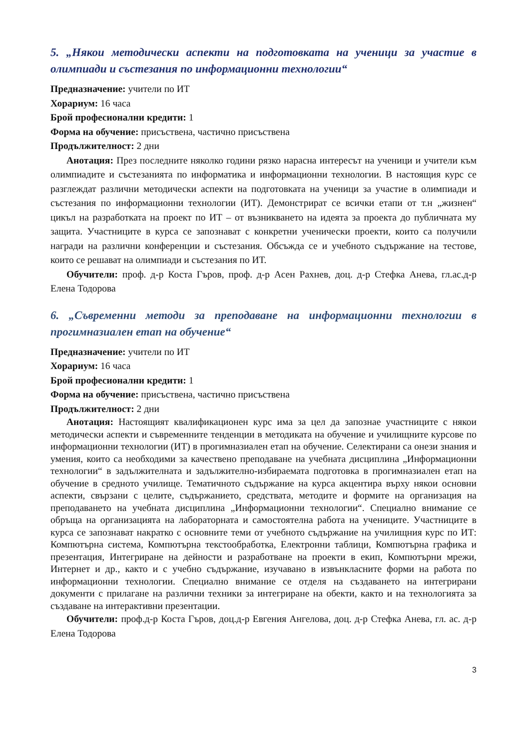5. „Някои методически аспекти на подготовката на ученици за участие в олимпиади и състезания по информационни технологии“
Предназначение: учители по ИТ
Хорариум: 16 часа
Брой професионални кредити: 1
Форма на обучение: присъствена, частично присъствена
Продължителност: 2 дни
Анотация: През последните няколко години рязко нарасна интересът на ученици и учители към олимпиадите и състезанията по информатика и информационни технологии. В настоящия курс се разглеждат различни методически аспекти на подготовката на ученици за участие в олимпиади и състезания по информационни технологии (ИТ). Демонстрират се всички етапи от т.н „жизнен“ цикъл на разработката на проект по ИТ – от възникването на идеята за проекта до публичната му защита. Участниците в курса се запознават с конкретни ученически проекти, които са получили награди на различни конференции и състезания. Обсъжда се и учебното съдържание на тестове, които се решават на олимпиади и състезания по ИТ.
Обучители: проф. д-р Коста Гъров, проф. д-р Асен Рахнев, доц. д-р Стефка Анева, гл.ас.д-р Елена Тодорова
6. „Съвременни методи за преподаване на информационни технологии в прогимназиален етап на обучение“
Предназначение: учители по ИТ
Хорариум: 16 часа
Брой професионални кредити: 1
Форма на обучение: присъствена, частично присъствена
Продължителност: 2 дни
Анотация: Настоящият квалификационен курс има за цел да запознае участниците с някои методически аспекти и съвременните тенденции в методиката на обучение и училищните курсове по информационни технологии (ИТ) в прогимназиален етап на обучение. Селектирани са онези знания и умения, които са необходими за качествено преподаване на учебната дисциплина „Информационни технологии“ в задължителната и задължително-избираемата подготовка в прогимназиален етап на обучение в средното училище. Тематичното съдържание на курса акцентира върху някои основни аспекти, свързани с целите, съдържанието, средствата, методите и формите на организация на преподаването на учебната дисциплина „Информационни технологии“. Специално внимание се обръща на организацията на лабораторната и самостоятелна работа на учениците. Участниците в курса се запознават накратко с основните теми от учебното съдържание на училищния курс по ИТ: Компютърна система, Компютърна текстообработка, Електронни таблици, Компютърна графика и презентация, Интегриране на дейности и разработване на проекти в екип, Компютърни мрежи, Интернет и др., както и с учебно съдържание, изучавано в извънкласните форми на работа по информационни технологии. Специално внимание се отделя на създаването на интегрирани документи с прилагане на различни техники за интегриране на обекти, както и на технологията за създаване на интерактивни презентации.
Обучители: проф.д-р Коста Гъров, доц.д-р Евгения Ангелова, доц. д-р Стефка Анева, гл. ас. д-р Елена Тодорова
3